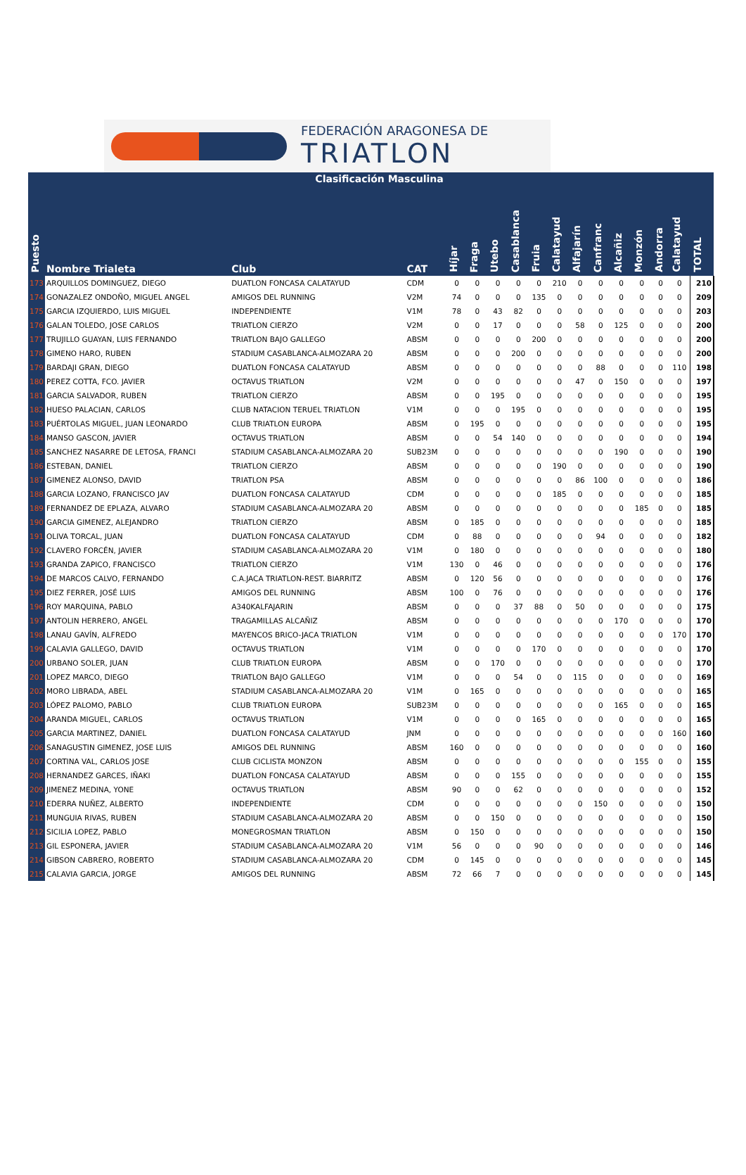FEDERACIÓN ARAGONESA DE
TRIATLON
| | Clasificación Masculina | | | | | | | | | | | | | | | |
| Puesto | Nombre Trialeta | Club | CAT | Híjar | Fraga | Utebo | Casablanca | Fruia | Calatayud | Alfajarín | Canfranc | Alcañiz | Monzón | Andorra | Calatayud | TOTAL |
| 173 | ARQUILLOS DOMINGUEZ, DIEGO | DUATLON FONCASA CALATAYUD | CDM | 0 | 0 | 0 | 0 | 0 | 210 | 0 | 0 | 0 | 0 | 0 | 0 | 210 |
| 174 | GONAZALEZ ONDOÑO, MIGUEL ANGEL | AMIGOS DEL RUNNING | V2M | 74 | 0 | 0 | 0 | 135 | 0 | 0 | 0 | 0 | 0 | 0 | 0 | 209 |
| 175 | GARCIA IZQUIERDO, LUIS MIGUEL | INDEPENDIENTE | V1M | 78 | 0 | 43 | 82 | 0 | 0 | 0 | 0 | 0 | 0 | 0 | 0 | 203 |
| 176 | GALAN TOLEDO, JOSE CARLOS | TRIATLON CIERZO | V2M | 0 | 0 | 17 | 0 | 0 | 0 | 58 | 0 | 125 | 0 | 0 | 0 | 200 |
| 177 | TRUJILLO GUAYAN, LUIS FERNANDO | TRIATLON BAJO GALLEGO | ABSM | 0 | 0 | 0 | 0 | 200 | 0 | 0 | 0 | 0 | 0 | 0 | 0 | 200 |
| 178 | GIMENO HARO, RUBEN | STADIUM CASABLANCA-ALMOZARA 20 | ABSM | 0 | 0 | 0 | 200 | 0 | 0 | 0 | 0 | 0 | 0 | 0 | 0 | 200 |
| 179 | BARDAJI GRAN, DIEGO | DUATLON FONCASA CALATAYUD | ABSM | 0 | 0 | 0 | 0 | 0 | 0 | 0 | 88 | 0 | 0 | 0 | 110 | 198 |
| 180 | PEREZ COTTA, FCO. JAVIER | OCTAVUS TRIATLON | V2M | 0 | 0 | 0 | 0 | 0 | 0 | 47 | 0 | 150 | 0 | 0 | 0 | 197 |
| 181 | GARCIA SALVADOR, RUBEN | TRIATLON CIERZO | ABSM | 0 | 0 | 195 | 0 | 0 | 0 | 0 | 0 | 0 | 0 | 0 | 0 | 195 |
| 182 | HUESO PALACIAN, CARLOS | CLUB NATACION TERUEL TRIATLON | V1M | 0 | 0 | 0 | 195 | 0 | 0 | 0 | 0 | 0 | 0 | 0 | 0 | 195 |
| 183 | PUÉRTOLAS MIGUEL, JUAN LEONARDO | CLUB TRIATLON EUROPA | ABSM | 0 | 195 | 0 | 0 | 0 | 0 | 0 | 0 | 0 | 0 | 0 | 0 | 195 |
| 184 | MANSO GASCON, JAVIER | OCTAVUS TRIATLON | ABSM | 0 | 0 | 54 | 140 | 0 | 0 | 0 | 0 | 0 | 0 | 0 | 0 | 194 |
| 185 | SANCHEZ NASARRE DE LETOSA, FRANCI | STADIUM CASABLANCA-ALMOZARA 20 | SUB23M | 0 | 0 | 0 | 0 | 0 | 0 | 0 | 0 | 190 | 0 | 0 | 0 | 190 |
| 186 | ESTEBAN, DANIEL | TRIATLON CIERZO | ABSM | 0 | 0 | 0 | 0 | 0 | 190 | 0 | 0 | 0 | 0 | 0 | 0 | 190 |
| 187 | GIMENEZ ALONSO, DAVID | TRIATLON PSA | ABSM | 0 | 0 | 0 | 0 | 0 | 0 | 86 | 100 | 0 | 0 | 0 | 0 | 186 |
| 188 | GARCIA LOZANO, FRANCISCO JAV | DUATLON FONCASA CALATAYUD | CDM | 0 | 0 | 0 | 0 | 0 | 185 | 0 | 0 | 0 | 0 | 0 | 0 | 185 |
| 189 | FERNANDEZ DE EPLAZA, ALVARO | STADIUM CASABLANCA-ALMOZARA 20 | ABSM | 0 | 0 | 0 | 0 | 0 | 0 | 0 | 0 | 0 | 185 | 0 | 0 | 185 |
| 190 | GARCIA GIMENEZ, ALEJANDRO | TRIATLON CIERZO | ABSM | 0 | 185 | 0 | 0 | 0 | 0 | 0 | 0 | 0 | 0 | 0 | 0 | 185 |
| 191 | OLIVA TORCAL, JUAN | DUATLON FONCASA CALATAYUD | CDM | 0 | 88 | 0 | 0 | 0 | 0 | 0 | 94 | 0 | 0 | 0 | 0 | 182 |
| 192 | CLAVERO FORCÉN, JAVIER | STADIUM CASABLANCA-ALMOZARA 20 | V1M | 0 | 180 | 0 | 0 | 0 | 0 | 0 | 0 | 0 | 0 | 0 | 0 | 180 |
| 193 | GRANDA ZAPICO, FRANCISCO | TRIATLON CIERZO | V1M | 130 | 0 | 46 | 0 | 0 | 0 | 0 | 0 | 0 | 0 | 0 | 0 | 176 |
| 194 | DE MARCOS CALVO, FERNANDO | C.A.JACA TRIATLON-REST. BIARRITZ | ABSM | 0 | 120 | 56 | 0 | 0 | 0 | 0 | 0 | 0 | 0 | 0 | 0 | 176 |
| 195 | DIEZ FERRER, JOSÉ LUIS | AMIGOS DEL RUNNING | ABSM | 100 | 0 | 76 | 0 | 0 | 0 | 0 | 0 | 0 | 0 | 0 | 0 | 176 |
| 196 | ROY MARQUINA, PABLO | A340KALFAJARIN | ABSM | 0 | 0 | 0 | 37 | 88 | 0 | 50 | 0 | 0 | 0 | 0 | 0 | 175 |
| 197 | ANTOLIN HERRERO, ANGEL | TRAGAMILLAS ALCAÑIZ | ABSM | 0 | 0 | 0 | 0 | 0 | 0 | 0 | 0 | 170 | 0 | 0 | 0 | 170 |
| 198 | LANAU GAVÍN, ALFREDO | MAYENCOS BRICO-JACA TRIATLON | V1M | 0 | 0 | 0 | 0 | 0 | 0 | 0 | 0 | 0 | 0 | 0 | 170 | 170 |
| 199 | CALAVIA GALLEGO, DAVID | OCTAVUS TRIATLON | V1M | 0 | 0 | 0 | 0 | 170 | 0 | 0 | 0 | 0 | 0 | 0 | 0 | 170 |
| 200 | URBANO SOLER, JUAN | CLUB TRIATLON EUROPA | ABSM | 0 | 0 | 170 | 0 | 0 | 0 | 0 | 0 | 0 | 0 | 0 | 0 | 170 |
| 201 | LOPEZ MARCO, DIEGO | TRIATLON BAJO GALLEGO | V1M | 0 | 0 | 0 | 54 | 0 | 0 | 115 | 0 | 0 | 0 | 0 | 0 | 169 |
| 202 | MORO LIBRADA, ABEL | STADIUM CASABLANCA-ALMOZARA 20 | V1M | 0 | 165 | 0 | 0 | 0 | 0 | 0 | 0 | 0 | 0 | 0 | 0 | 165 |
| 203 | LÓPEZ PALOMO, PABLO | CLUB TRIATLON EUROPA | SUB23M | 0 | 0 | 0 | 0 | 0 | 0 | 0 | 0 | 165 | 0 | 0 | 0 | 165 |
| 204 | ARANDA MIGUEL, CARLOS | OCTAVUS TRIATLON | V1M | 0 | 0 | 0 | 0 | 165 | 0 | 0 | 0 | 0 | 0 | 0 | 0 | 165 |
| 205 | GARCIA MARTINEZ, DANIEL | DUATLON FONCASA CALATAYUD | JNM | 0 | 0 | 0 | 0 | 0 | 0 | 0 | 0 | 0 | 0 | 0 | 160 | 160 |
| 206 | SANAGUSTIN GIMENEZ, JOSE LUIS | AMIGOS DEL RUNNING | ABSM | 160 | 0 | 0 | 0 | 0 | 0 | 0 | 0 | 0 | 0 | 0 | 0 | 160 |
| 207 | CORTINA VAL, CARLOS JOSE | CLUB CICLISTA MONZON | ABSM | 0 | 0 | 0 | 0 | 0 | 0 | 0 | 0 | 0 | 155 | 0 | 0 | 155 |
| 208 | HERNANDEZ GARCES, IÑAKI | DUATLON FONCASA CALATAYUD | ABSM | 0 | 0 | 0 | 155 | 0 | 0 | 0 | 0 | 0 | 0 | 0 | 0 | 155 |
| 209 | JIMENEZ MEDINA, YONE | OCTAVUS TRIATLON | ABSM | 90 | 0 | 0 | 62 | 0 | 0 | 0 | 0 | 0 | 0 | 0 | 0 | 152 |
| 210 | EDERRA NUÑEZ, ALBERTO | INDEPENDIENTE | CDM | 0 | 0 | 0 | 0 | 0 | 0 | 0 | 150 | 0 | 0 | 0 | 0 | 150 |
| 211 | MUNGUIA RIVAS, RUBEN | STADIUM CASABLANCA-ALMOZARA 20 | ABSM | 0 | 0 | 150 | 0 | 0 | 0 | 0 | 0 | 0 | 0 | 0 | 0 | 150 |
| 212 | SICILIA LOPEZ, PABLO | MONEGROSMAN TRIATLON | ABSM | 0 | 150 | 0 | 0 | 0 | 0 | 0 | 0 | 0 | 0 | 0 | 0 | 150 |
| 213 | GIL ESPONERA, JAVIER | STADIUM CASABLANCA-ALMOZARA 20 | V1M | 56 | 0 | 0 | 0 | 90 | 0 | 0 | 0 | 0 | 0 | 0 | 0 | 146 |
| 214 | GIBSON CABRERO, ROBERTO | STADIUM CASABLANCA-ALMOZARA 20 | CDM | 0 | 145 | 0 | 0 | 0 | 0 | 0 | 0 | 0 | 0 | 0 | 0 | 145 |
| 215 | CALAVIA GARCIA, JORGE | AMIGOS DEL RUNNING | ABSM | 72 | 66 | 7 | 0 | 0 | 0 | 0 | 0 | 0 | 0 | 0 | 0 | 145 |